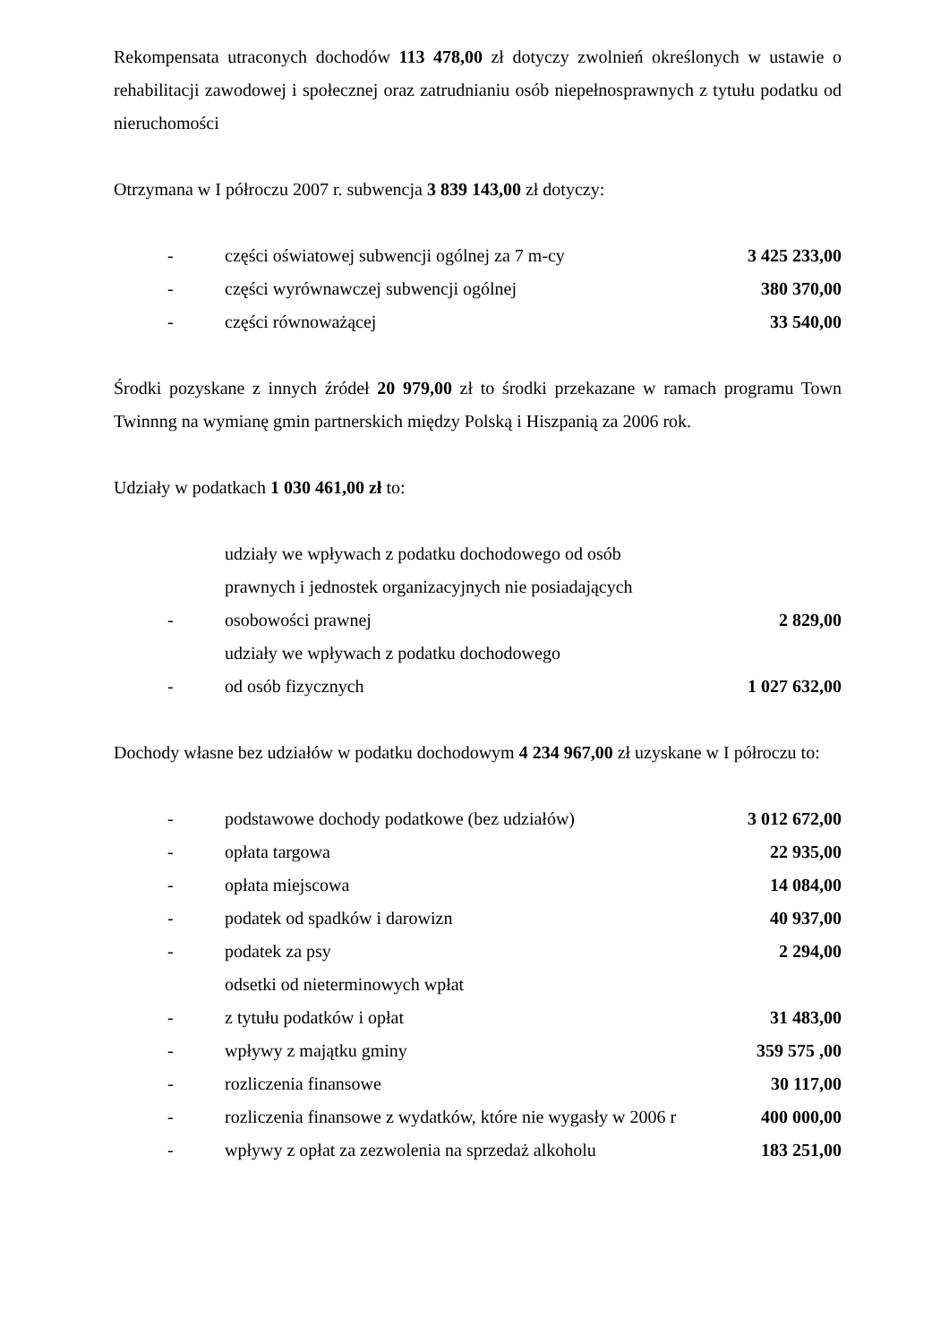Rekompensata utraconych dochodów 113 478,00 zł dotyczy zwolnień określonych w ustawie o rehabilitacji zawodowej i społecznej oraz zatrudnianiu osób niepełnosprawnych z tytułu podatku od nieruchomości
Otrzymana w I półroczu 2007 r. subwencja 3 839 143,00 zł dotyczy:
| - | części oświatowej subwencji ogólnej za 7 m-cy | 3 425 233,00 |
| - | części wyrównawczej subwencji ogólnej | 380 370,00 |
| - | części równoważącej | 33 540,00 |
Środki pozyskane z innych źródeł 20 979,00 zł to środki przekazane w ramach programu Town Twinnng na wymianę gmin partnerskich między Polską i Hiszpanią za 2006 rok.
Udziały w podatkach 1 030 461,00 zł to:
| - | udziały we wpływach z podatku dochodowego od osób prawnych i jednostek organizacyjnych nie posiadających osobowości prawnej | 2 829,00 |
| - | udziały we wpływach z podatku dochodowego od osób fizycznych | 1 027 632,00 |
Dochody własne bez udziałów w podatku dochodowym 4 234 967,00 zł uzyskane w I półroczu to:
| - | podstawowe dochody podatkowe (bez udziałów) | 3 012 672,00 |
| - | opłata targowa | 22 935,00 |
| - | opłata miejscowa | 14 084,00 |
| - | podatek od spadków i darowizn | 40 937,00 |
| - | podatek za psy | 2 294,00 |
| - | odsetki od nieterminowych wpłat z tytułu podatków i opłat | 31 483,00 |
| - | wpływy z majątku gminy | 359 575 ,00 |
| - | rozliczenia finansowe | 30 117,00 |
| - | rozliczenia finansowe z wydatków, które nie wygasły w 2006 r | 400 000,00 |
| - | wpływy z opłat za zezwolenia na sprzedaż alkoholu | 183 251,00 |